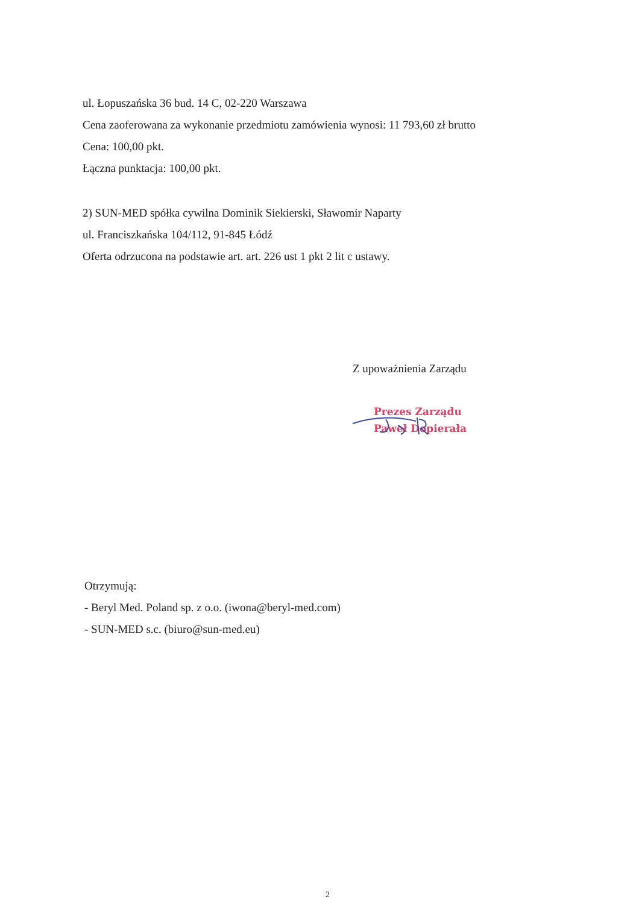ul. Łopuszańska 36 bud. 14 C, 02-220 Warszawa
Cena zaoferowana za wykonanie przedmiotu zamówienia wynosi: 11 793,60 zł brutto
Cena: 100,00 pkt.
Łączna punktacja: 100,00 pkt.
2) SUN-MED spółka cywilna Dominik Siekierski, Sławomir Naparty
ul. Franciszkańska 104/112, 91-845 Łódź
Oferta odrzucona na podstawie art. art. 226 ust 1 pkt 2 lit c ustawy.
Z upoważnienia Zarządu
Prezes Zarządu
Paweł Dopierała
Otrzymują:
- Beryl Med. Poland sp. z o.o. (iwona@beryl-med.com)
- SUN-MED s.c. (biuro@sun-med.eu)
2